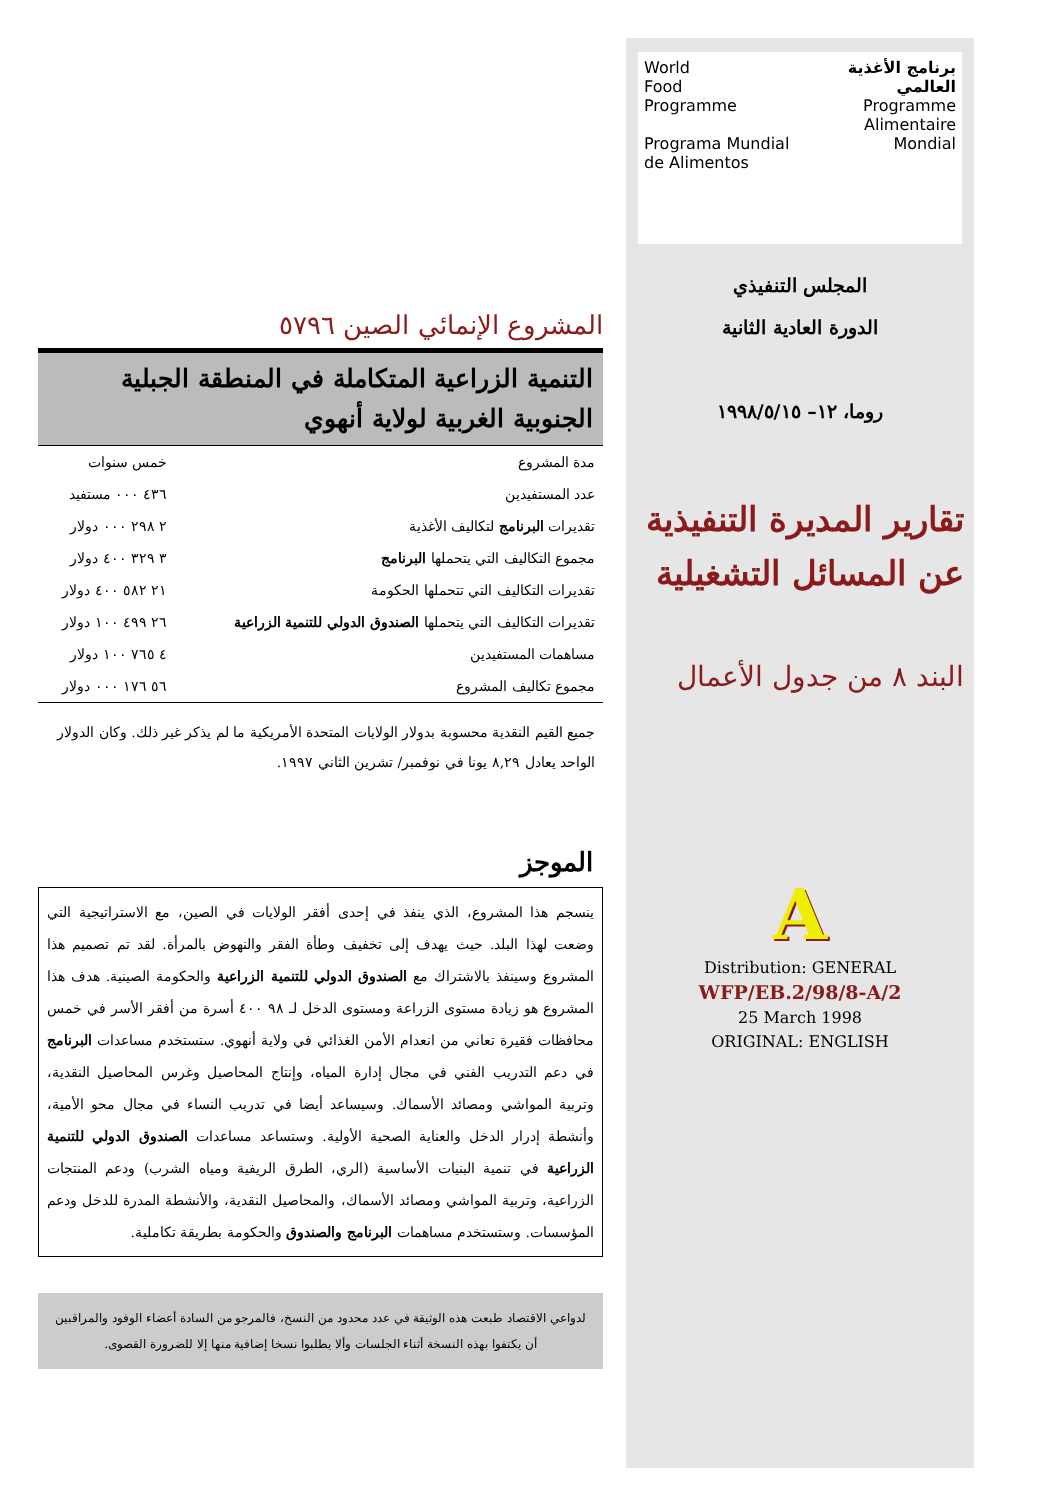World
Food
Programme
Programa Mundial de Alimentos
برنامج الأغذية العالمي
Programme Alimentaire Mondial
المجلس التنفيذي
الدورة العادية الثانية
روما، ١٢– ١٩٩٨/٥/١٥
تقارير المديرة التنفيذية عن المسائل التشغيلية
البند ٨ من جدول الأعمال
A
Distribution: GENERAL
WFP/EB.2/98/8-A/2
25 March 1998
ORIGINAL: ENGLISH
المشروع الإنمائي الصين ٥٧٩٦
التنمية الزراعية المتكاملة في المنطقة الجبلية الجنوبية الغربية لولاية أنهوي
| مدة المشروع | خمس سنوات |
| عدد المستفيدين | ٤٣٦ ٠٠٠ مستفيد |
| تقديرات البرنامج لتكاليف الأغذية | ٢ ٢٩٨ ٠٠٠ دولار |
| مجموع التكاليف التي يتحملها البرنامج | ٣ ٣٢٩ ٤٠٠ دولار |
| تقديرات التكاليف التي تتحملها الحكومة | ٢١ ٥٨٢ ٤٠٠ دولار |
| تقديرات التكاليف التي يتحملها الصندوق الدولي للتنمية الزراعية | ٢٦ ٤٩٩ ١٠٠ دولار |
| مساهمات المستفيدين | ٤ ٧٦٥ ١٠٠ دولار |
| مجموع تكاليف المشروع | ٥٦ ١٧٦ ٠٠٠ دولار |
جميع القيم النقدية محسوبة بدولار الولايات المتحدة الأمريكية ما لم يذكر غير ذلك. وكان الدولار الواحد يعادل ٨,٢٩ يونا في نوفمبر/ تشرين الثاني ١٩٩٧.
الموجز
ينسجم هذا المشروع، الذي ينفذ في إحدى أفقر الولايات في الصين، مع الاستراتيجية التي وضعت لهذا البلد. حيث يهدف إلى تخفيف وطأة الفقر والنهوض بالمرأة. لقد تم تصميم هذا المشروع وسينفذ بالاشتراك مع الصندوق الدولي للتنمية الزراعية والحكومة الصينية. هدف هذا المشروع هو زيادة مستوى الزراعة ومستوى الدخل لـ ٩٨ ٤٠٠ أسرة من أفقر الأسر في خمس محافظات فقيرة تعاني من انعدام الأمن الغذائي في ولاية أنهوي. ستستخدم مساعدات البرنامج في دعم التدريب الفني في مجال إدارة المياه، وإنتاج المحاصيل وغرس المحاصيل النقدية، وتربية المواشي ومصائد الأسماك. وسيساعد أيضا في تدريب النساء في مجال محو الأمية، وأنشطة إدرار الدخل والعناية الصحية الأولية. وستساعد مساعدات الصندوق الدولي للتنمية الزراعية في تنمية البنيات الأساسية (الري، الطرق الريفية ومياه الشرب) ودعم المنتجات الزراعية، وتربية المواشي ومصائد الأسماك، والمحاصيل النقدية، والأنشطة المدرة للدخل ودعم المؤسسات. وستستخدم مساهمات البرنامج والصندوق والحكومة بطريقة تكاملية.
لدواعي الاقتصاد طبعت هذه الوثيقة في عدد محدود من النسخ، فالمرجو من السادة أعضاء الوفود والمراقبين أن يكتفوا بهذه النسخة أثناء الجلسات وألا يطلبوا نسخا إضافية منها إلا للضرورة القصوى.